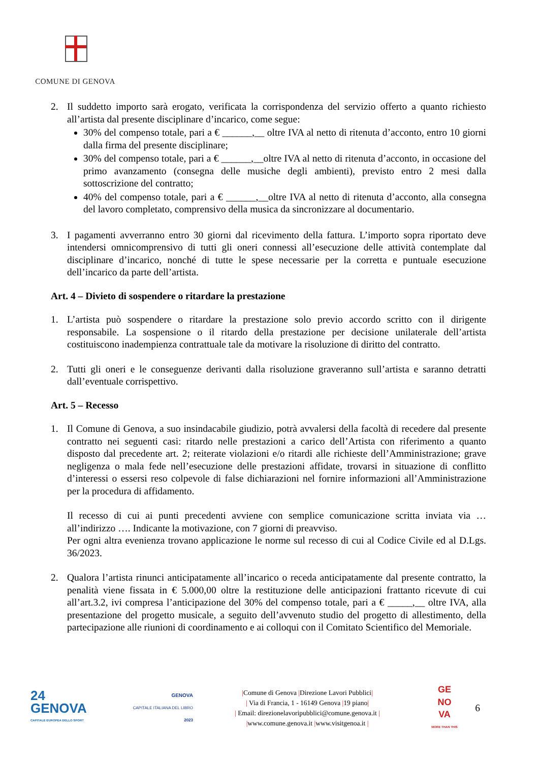COMUNE DI GENOVA
2. Il suddetto importo sarà erogato, verificata la corrispondenza del servizio offerto a quanto richiesto all’artista dal presente disciplinare d’incarico, come segue:
30% del compenso totale, pari a € ______,__ oltre IVA al netto di ritenuta d’acconto, entro 10 giorni dalla firma del presente disciplinare;
30% del compenso totale, pari a € ______,__oltre IVA al netto di ritenuta d’acconto, in occasione del primo avanzamento (consegna delle musiche degli ambienti), previsto entro 2 mesi dalla sottoscrizione del contratto;
40% del compenso totale, pari a € ______,__oltre IVA al netto di ritenuta d’acconto, alla consegna del lavoro completato, comprensivo della musica da sincronizzare al documentario.
3. I pagamenti avverranno entro 30 giorni dal ricevimento della fattura. L’importo sopra riportato deve intendersi omnicomprensivo di tutti gli oneri connessi all’esecuzione delle attività contemplate dal disciplinare d’incarico, nonché di tutte le spese necessarie per la corretta e puntuale esecuzione dell’incarico da parte dell’artista.
Art. 4 – Divieto di sospendere o ritardare la prestazione
1. L’artista può sospendere o ritardare la prestazione solo previo accordo scritto con il dirigente responsabile. La sospensione o il ritardo della prestazione per decisione unilaterale dell’artista costituiscono inadempienza contrattuale tale da motivare la risoluzione di diritto del contratto.
2. Tutti gli oneri e le conseguenze derivanti dalla risoluzione graveranno sull’artista e saranno detratti dall’eventuale corrispettivo.
Art. 5 – Recesso
1. Il Comune di Genova, a suo insindacabile giudizio, potrà avvalersi della facoltà di recedere dal presente contratto nei seguenti casi: ritardo nelle prestazioni a carico dell’Artista con riferimento a quanto disposto dal precedente art. 2; reiterate violazioni e/o ritardi alle richieste dell’Amministrazione; grave negligenza o mala fede nell’esecuzione delle prestazioni affidate, trovarsi in situazione di conflitto d’interessi o essersi reso colpevole di false dichiarazioni nel fornire informazioni all’Amministrazione per la procedura di affidamento.
Il recesso di cui ai punti precedenti avviene con semplice comunicazione scritta inviata via … all’indirizzo …. Indicante la motivazione, con 7 giorni di preavviso.
Per ogni altra evenienza trovano applicazione le norme sul recesso di cui al Codice Civile ed al D.Lgs. 36/2023.
2. Qualora l’artista rinunci anticipatamente all’incarico o receda anticipatamente dal presente contratto, la penalità viene fissata in € 5.000,00 oltre la restituzione delle anticipazioni frattanto ricevute di cui all’art.3.2, ivi compresa l’anticipazione del 30% del compenso totale, pari a € _____,__ oltre IVA, alla presentazione del progetto musicale, a seguito dell’avvenuto studio del progetto di allestimento, della partecipazione alle riunioni di coordinamento e ai colloqui con il Comitato Scientifico del Memoriale.
24
GENOVA
CAPITALE EUROPEA DELLO SPORT
GENOVA
CAPITALE ITALIANA DEL LIBRO
2023
|Comune di Genova |Direzione Lavori Pubblici|
| Via di Francia, 1 - 16149 Genova |19 piano|
| Email: direzionelavoripubblici@comune.genova.it |
|www.comune.genova.it |www.visitgenoa.it |
GE
NO
VA
MORE THAN THIS
6